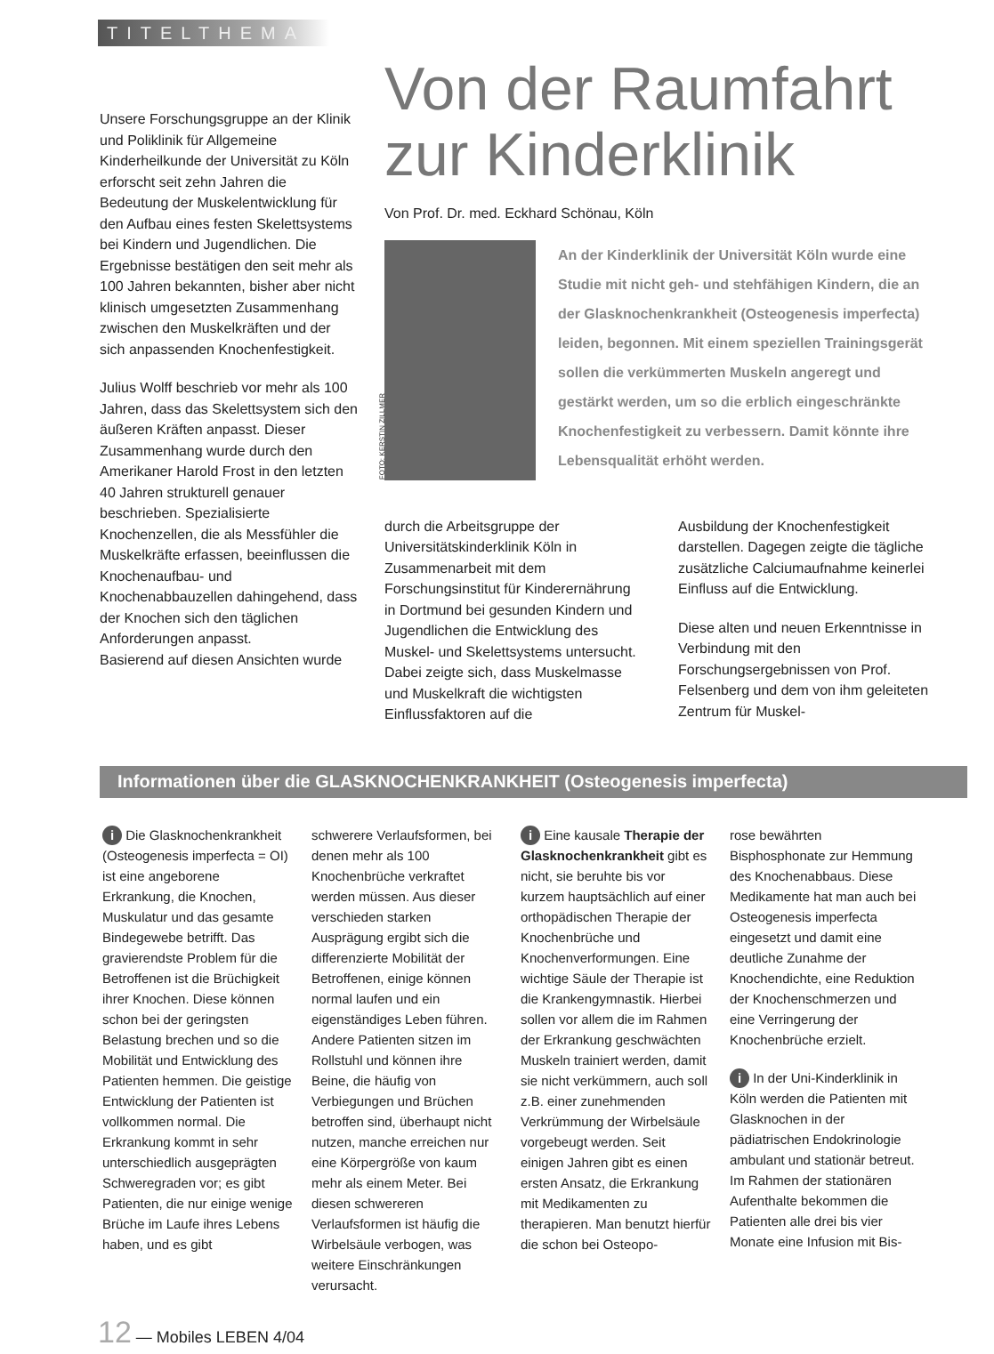TITELTHEMA
Unsere Forschungsgruppe an der Klinik und Poliklinik für Allgemeine Kinderheilkunde der Universität zu Köln erforscht seit zehn Jahren die Bedeutung der Muskelentwicklung für den Aufbau eines festen Skelettsystems bei Kindern und Jugendlichen. Die Ergebnisse bestätigen den seit mehr als 100 Jahren bekannten, bisher aber nicht klinisch umgesetzten Zusammenhang zwischen den Muskelkräften und der sich anpassenden Knochenfestigkeit.
Julius Wolff beschrieb vor mehr als 100 Jahren, dass das Skelettsystem sich den äußeren Kräften anpasst. Dieser Zusammenhang wurde durch den Amerikaner Harold Frost in den letzten 40 Jahren strukturell genauer beschrieben. Spezialisierte Knochenzellen, die als Messfühler die Muskelkräfte erfassen, beeinflussen die Knochenaufbau- und Knochenabbauzellen dahingehend, dass der Knochen sich den täglichen Anforderungen anpasst.
Basierend auf diesen Ansichten wurde
Von der Raumfahrt zur Kinderklinik
Von Prof. Dr. med. Eckhard Schönau, Köln
FOTO: KERSTIN ZILLMER
An der Kinderklinik der Universität Köln wurde eine Studie mit nicht geh- und stehfähigen Kindern, die an der Glasknochenkrankheit (Osteogenesis imperfecta) leiden, begonnen. Mit einem speziellen Trainingsgerät sollen die verkümmerten Muskeln angeregt und gestärkt werden, um so die erblich eingeschränkte Knochenfestigkeit zu verbessern. Damit könnte ihre Lebensqualität erhöht werden.
durch die Arbeitsgruppe der Universitätskinderklinik Köln in Zusammenarbeit mit dem Forschungsinstitut für Kinderernährung in Dortmund bei gesunden Kindern und Jugendlichen die Entwicklung des Muskel- und Skelettsystems untersucht. Dabei zeigte sich, dass Muskelmasse und Muskelkraft die wichtigsten Einflussfaktoren auf die
Ausbildung der Knochenfestigkeit darstellen. Dagegen zeigte die tägliche zusätzliche Calciumaufnahme keinerlei Einfluss auf die Entwicklung.
Diese alten und neuen Erkenntnisse in Verbindung mit den Forschungsergebnissen von Prof. Felsenberg und dem von ihm geleiteten Zentrum für Muskel-
Informationen über die GLASKNOCHENKRANKHEIT (Osteogenesis imperfecta)
i Die Glasknochenkrankheit (Osteogenesis imperfecta = OI) ist eine angeborene Erkrankung, die Knochen, Muskulatur und das gesamte Bindegewebe betrifft. Das gravierendste Problem für die Betroffenen ist die Brüchigkeit ihrer Knochen. Diese können schon bei der geringsten Belastung brechen und so die Mobilität und Entwicklung des Patienten hemmen. Die geistige Entwicklung der Patienten ist vollkommen normal. Die Erkrankung kommt in sehr unterschiedlich ausgeprägten Schweregraden vor; es gibt Patienten, die nur einige wenige Brüche im Laufe ihres Lebens haben, und es gibt
schwerere Verlaufsformen, bei denen mehr als 100 Knochenbrüche verkraftet werden müssen. Aus dieser verschieden starken Ausprägung ergibt sich die differenzierte Mobilität der Betroffenen, einige können normal laufen und ein eigenständiges Leben führen. Andere Patienten sitzen im Rollstuhl und können ihre Beine, die häufig von Verbiegungen und Brüchen betroffen sind, überhaupt nicht nutzen, manche erreichen nur eine Körpergröße von kaum mehr als einem Meter. Bei diesen schwereren Verlaufsformen ist häufig die Wirbelsäule verbogen, was weitere Einschränkungen verursacht.
i Eine kausale Therapie der Glasknochenkrankheit gibt es nicht, sie beruhte bis vor kurzem hauptsächlich auf einer orthopädischen Therapie der Knochenbrüche und Knochenverformungen. Eine wichtige Säule der Therapie ist die Krankengymnastik. Hierbei sollen vor allem die im Rahmen der Erkrankung geschwächten Muskeln trainiert werden, damit sie nicht verkümmern, auch soll z.B. einer zunehmenden Verkrümmung der Wirbelsäule vorgebeugt werden. Seit einigen Jahren gibt es einen ersten Ansatz, die Erkrankung mit Medikamenten zu therapieren. Man benutzt hierfür die schon bei Osteopo-
rose bewährten Bisphosphonate zur Hemmung des Knochenabbaus. Diese Medikamente hat man auch bei Osteogenesis imperfecta eingesetzt und damit eine deutliche Zunahme der Knochendichte, eine Reduktion der Knochenschmerzen und eine Verringerung der Knochenbrüche erzielt.
i In der Uni-Kinderklinik in Köln werden die Patienten mit Glasknochen in der pädiatrischen Endokrinologie ambulant und stationär betreut. Im Rahmen der stationären Aufenthalte bekommen die Patienten alle drei bis vier Monate eine Infusion mit Bis-
12 — Mobiles LEBEN 4/04